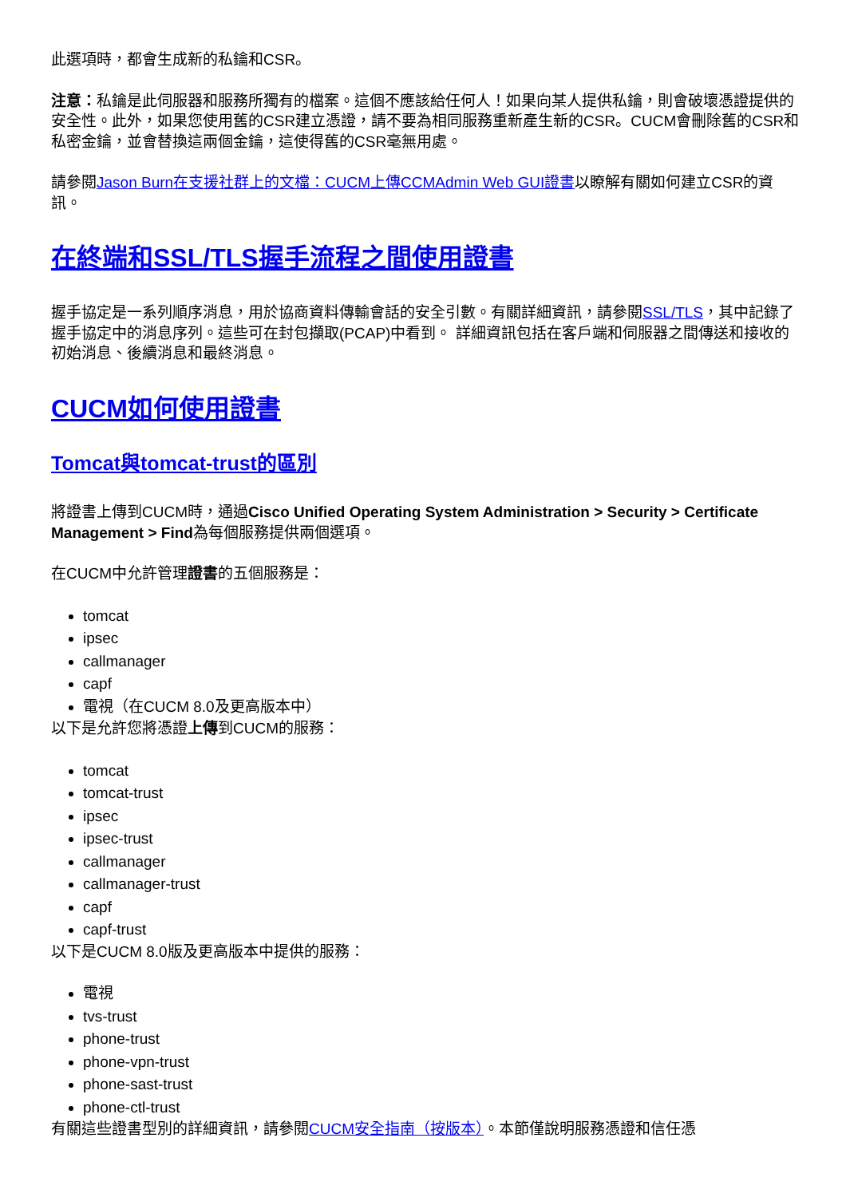此選項時，都會生成新的私鑰和CSR。
注意：私鑰是此伺服器和服務所獨有的檔案。這個不應該給任何人！如果向某人提供私鑰，則會破壞憑證提供的安全性。此外，如果您使用舊的CSR建立憑證，請不要為相同服務重新產生新的CSR。CUCM會刪除舊的CSR和私密金鑰，並會替換這兩個金鑰，這使得舊的CSR毫無用處。
請參閱Jason Burn在支援社群上的文檔：CUCM上傳CCMAdmin Web GUI證書以瞭解有關如何建立CSR的資訊。
在終端和SSL/TLS握手流程之間使用證書
握手協定是一系列順序消息，用於協商資料傳輸會話的安全引數。有關詳細資訊，請參閱SSL/TLS，其中記錄了握手協定中的消息序列。這些可在封包擷取(PCAP)中看到。 詳細資訊包括在客戶端和伺服器之間傳送和接收的初始消息、後續消息和最終消息。
CUCM如何使用證書
Tomcat與tomcat-trust的區別
將證書上傳到CUCM時，通過Cisco Unified Operating System Administration > Security > Certificate Management > Find為每個服務提供兩個選項。
在CUCM中允許管理證書的五個服務是：
tomcat
ipsec
callmanager
capf
電視（在CUCM 8.0及更高版本中）
以下是允許您將憑證上傳到CUCM的服務：
tomcat
tomcat-trust
ipsec
ipsec-trust
callmanager
callmanager-trust
capf
capf-trust
以下是CUCM 8.0版及更高版本中提供的服務：
電視
tvs-trust
phone-trust
phone-vpn-trust
phone-sast-trust
phone-ctl-trust
有關這些證書型別的詳細資訊，請參閱CUCM安全指南（按版本）。本節僅說明服務憑證和信任憑